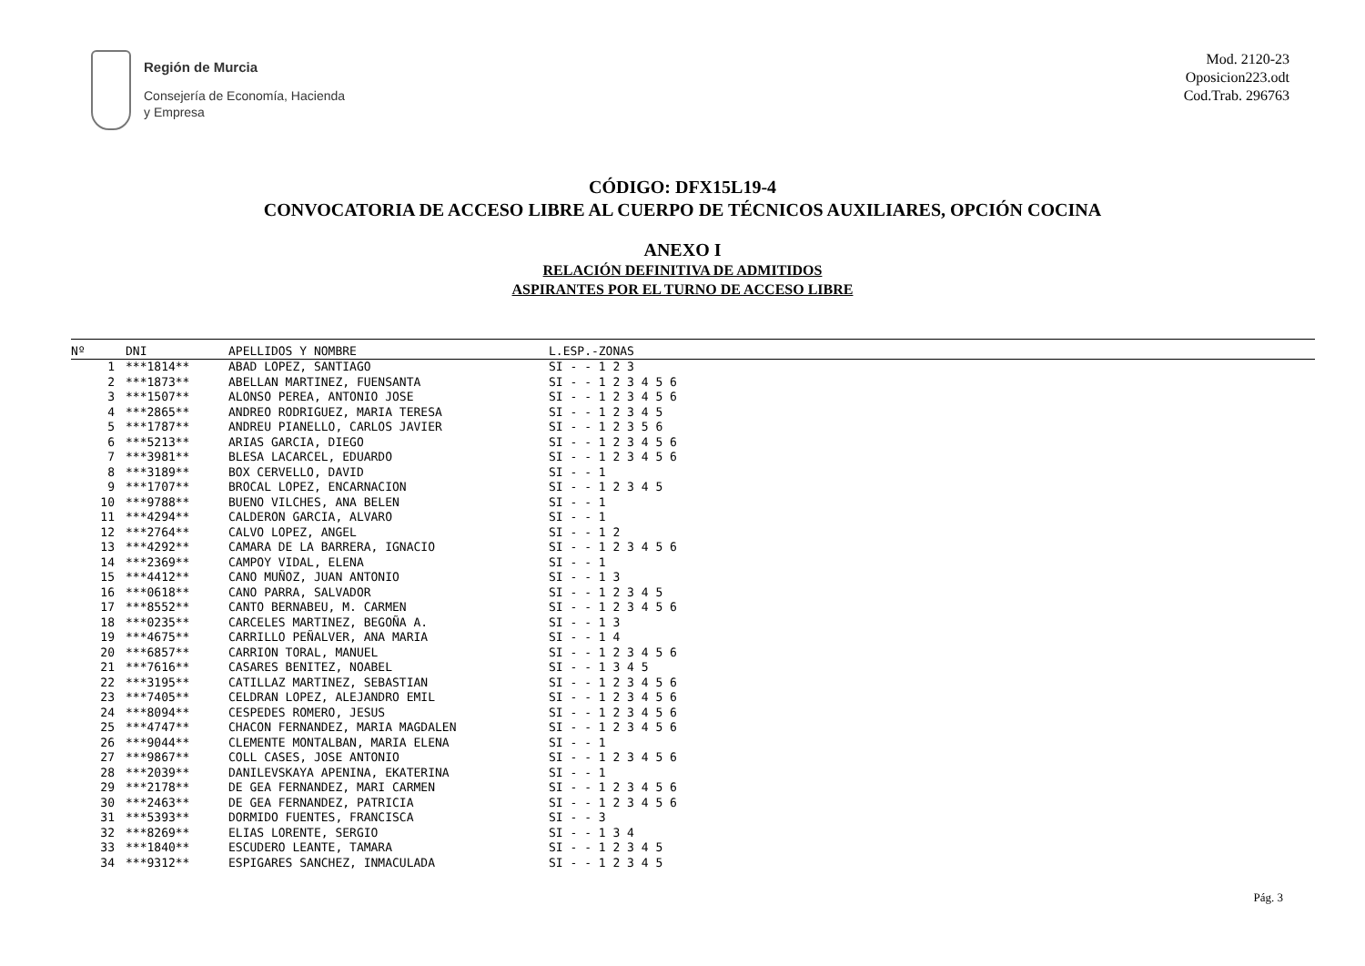Región de Murcia
Consejería de Economía, Hacienda
y Empresa
Mod. 2120-23
Oposicion223.odt
Cod.Trab. 296763
CÓDIGO: DFX15L19-4
CONVOCATORIA DE ACCESO LIBRE AL CUERPO DE TÉCNICOS AUXILIARES, OPCIÓN COCINA
ANEXO I
RELACIÓN DEFINITIVA DE ADMITIDOS
ASPIRANTES POR EL TURNO DE ACCESO LIBRE
| Nº | DNI | APELLIDOS Y NOMBRE | L.ESP.-ZONAS |
| --- | --- | --- | --- |
| 1 | ***1814** | ABAD LOPEZ, SANTIAGO | SI - - 1 2 3 |
| 2 | ***1873** | ABELLAN MARTINEZ, FUENSANTA | SI - - 1 2 3 4 5 6 |
| 3 | ***1507** | ALONSO PEREA, ANTONIO JOSE | SI - - 1 2 3 4 5 6 |
| 4 | ***2865** | ANDREO RODRIGUEZ, MARIA TERESA | SI - - 1 2 3 4 5 |
| 5 | ***1787** | ANDREU PIANELLO, CARLOS JAVIER | SI - - 1 2 3 5 6 |
| 6 | ***5213** | ARIAS GARCIA, DIEGO | SI - - 1 2 3 4 5 6 |
| 7 | ***3981** | BLESA LACARCEL, EDUARDO | SI - - 1 2 3 4 5 6 |
| 8 | ***3189** | BOX CERVELLO, DAVID | SI - - 1 |
| 9 | ***1707** | BROCAL LOPEZ, ENCARNACION | SI - - 1 2 3 4 5 |
| 10 | ***9788** | BUENO VILCHES, ANA BELEN | SI - - 1 |
| 11 | ***4294** | CALDERON GARCIA, ALVARO | SI - - 1 |
| 12 | ***2764** | CALVO LOPEZ, ANGEL | SI - - 1 2 |
| 13 | ***4292** | CAMARA DE LA BARRERA, IGNACIO | SI - - 1 2 3 4 5 6 |
| 14 | ***2369** | CAMPOY VIDAL, ELENA | SI - - 1 |
| 15 | ***4412** | CANO MUÑOZ, JUAN ANTONIO | SI - - 1 3 |
| 16 | ***0618** | CANO PARRA, SALVADOR | SI - - 1 2 3 4 5 |
| 17 | ***8552** | CANTO BERNABEU, M. CARMEN | SI - - 1 2 3 4 5 6 |
| 18 | ***0235** | CARCELES MARTINEZ, BEGOÑA A. | SI - - 1 3 |
| 19 | ***4675** | CARRILLO PEÑALVER, ANA MARIA | SI - - 1 4 |
| 20 | ***6857** | CARRION TORAL, MANUEL | SI - - 1 2 3 4 5 6 |
| 21 | ***7616** | CASARES BENITEZ, NOABEL | SI - - 1 3 4 5 |
| 22 | ***3195** | CATILLAZ MARTINEZ, SEBASTIAN | SI - - 1 2 3 4 5 6 |
| 23 | ***7405** | CELDRAN LOPEZ, ALEJANDRO EMIL | SI - - 1 2 3 4 5 6 |
| 24 | ***8094** | CESPEDES ROMERO, JESUS | SI - - 1 2 3 4 5 6 |
| 25 | ***4747** | CHACON FERNANDEZ, MARIA MAGDALEN | SI - - 1 2 3 4 5 6 |
| 26 | ***9044** | CLEMENTE MONTALBAN, MARIA ELENA | SI - - 1 |
| 27 | ***9867** | COLL CASES, JOSE ANTONIO | SI - - 1 2 3 4 5 6 |
| 28 | ***2039** | DANILEVSKAYA APENINA, EKATERINA | SI - - 1 |
| 29 | ***2178** | DE GEA FERNANDEZ, MARI CARMEN | SI - - 1 2 3 4 5 6 |
| 30 | ***2463** | DE GEA FERNANDEZ, PATRICIA | SI - - 1 2 3 4 5 6 |
| 31 | ***5393** | DORMIDO FUENTES, FRANCISCA | SI - - 3 |
| 32 | ***8269** | ELIAS LORENTE, SERGIO | SI - - 1 3 4 |
| 33 | ***1840** | ESCUDERO LEANTE, TAMARA | SI - - 1 2 3 4 5 |
| 34 | ***9312** | ESPIGARES SANCHEZ, INMACULADA | SI - - 1 2 3 4 5 |
Pág. 3